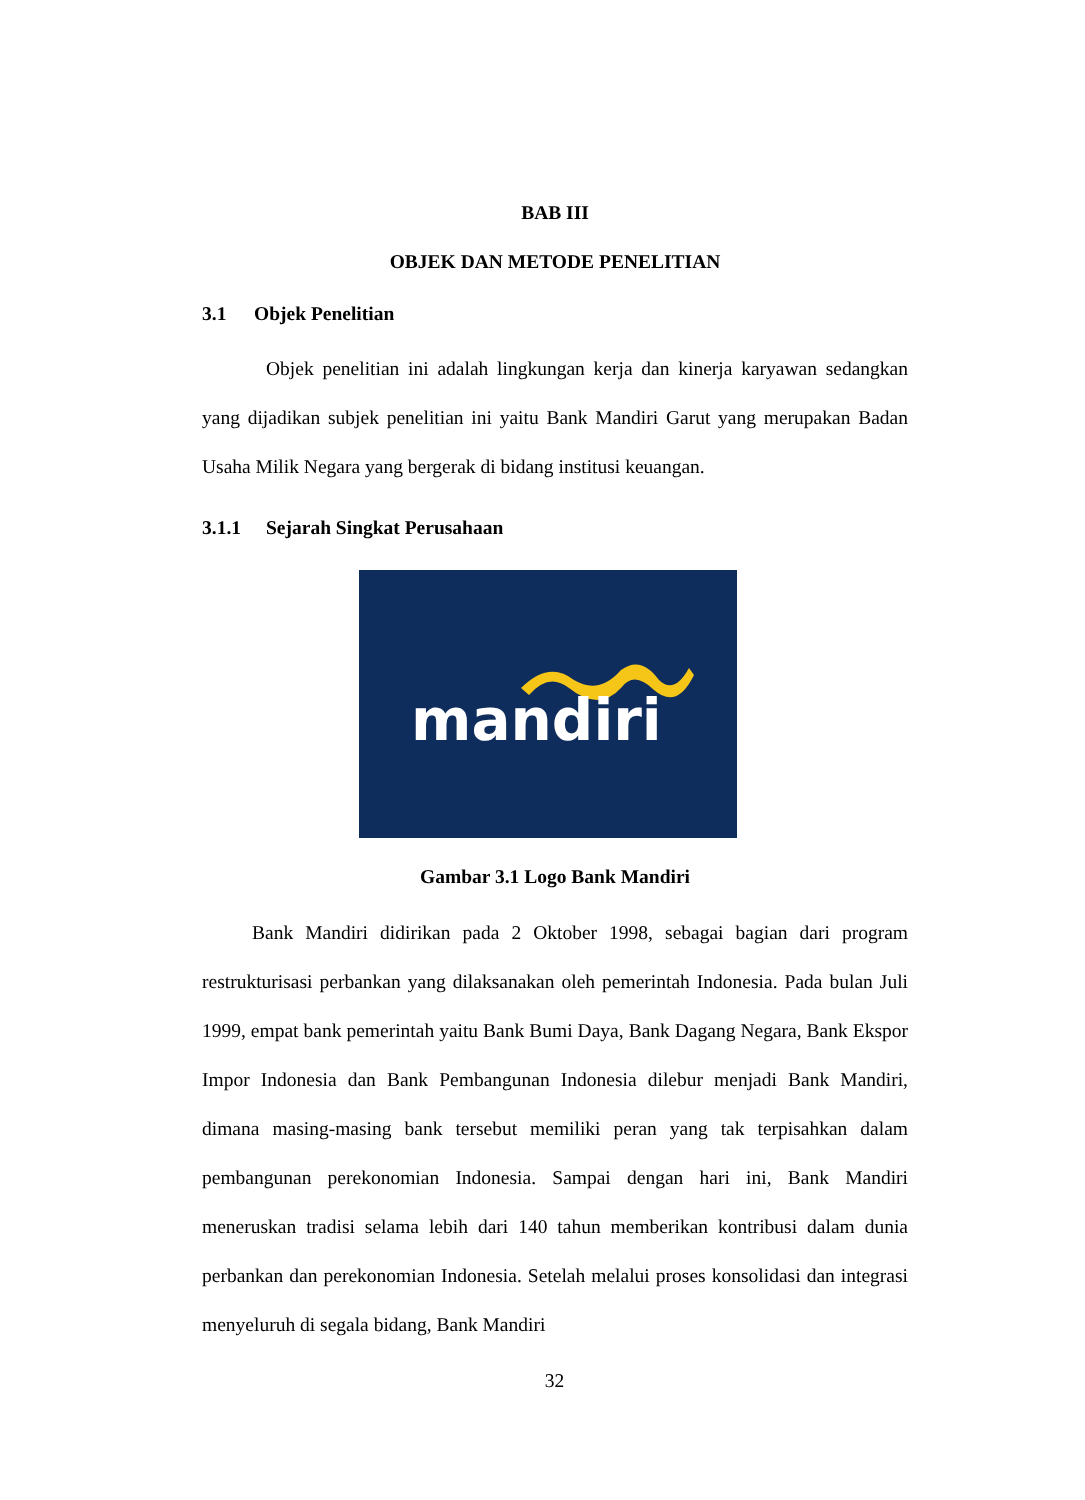BAB III
OBJEK DAN METODE PENELITIAN
3.1 Objek Penelitian
Objek penelitian ini adalah lingkungan kerja dan kinerja karyawan sedangkan yang dijadikan subjek penelitian ini yaitu Bank Mandiri Garut yang merupakan Badan Usaha Milik Negara yang bergerak di bidang institusi keuangan.
3.1.1 Sejarah Singkat Perusahaan
mandiri
Gambar 3.1 Logo Bank Mandiri
Bank Mandiri didirikan pada 2 Oktober 1998, sebagai bagian dari program restrukturisasi perbankan yang dilaksanakan oleh pemerintah Indonesia. Pada bulan Juli 1999, empat bank pemerintah yaitu Bank Bumi Daya, Bank Dagang Negara, Bank Ekspor Impor Indonesia dan Bank Pembangunan Indonesia dilebur menjadi Bank Mandiri, dimana masing-masing bank tersebut memiliki peran yang tak terpisahkan dalam pembangunan perekonomian Indonesia. Sampai dengan hari ini, Bank Mandiri meneruskan tradisi selama lebih dari 140 tahun memberikan kontribusi dalam dunia perbankan dan perekonomian Indonesia. Setelah melalui proses konsolidasi dan integrasi menyeluruh di segala bidang, Bank Mandiri
32